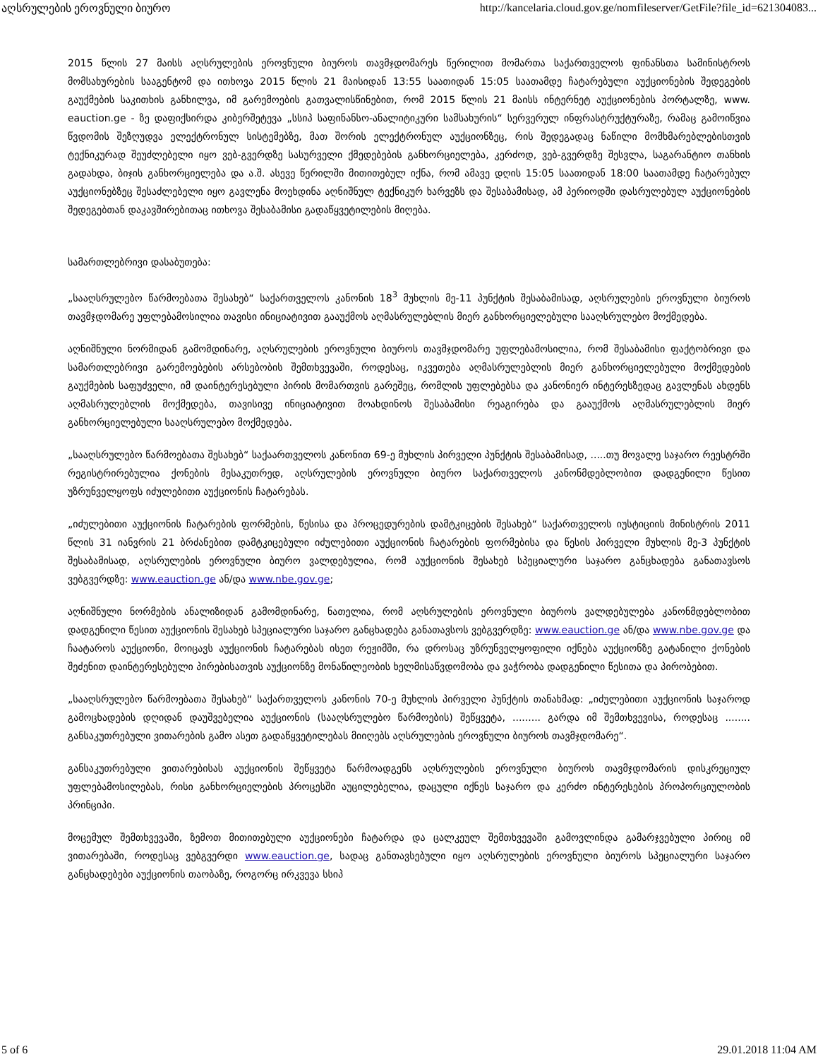აღსრულების ეროვნული ბიურო http://kancelaria.cloud.gov.ge/nomfileserver/GetFile?file_id=621304083...
2015 წლის 27 მაისს აღსრულების ეროვნული ბიუროს თავმჯდომარეს წერილით მომართა საქართველოს ფინანსთა სამინისტროს მომსახურების სააგენტომ და ითხოვა 2015 წლის 21 მაისიდან 13:55 საათიდან 15:05 საათამდე ჩატარებული აუქციონების შედეგების გაუქმების საკითხის განხილვა, იმ გარემოების გათვალისწინებით, რომ 2015 წლის 21 მაისს ინტერნეტ აუქციონების პორტალზე, www. eauction.ge - ზე დაფიქსირდა კიბერშეტევა „სსიპ საფინანსო-ანალიტიკური სამსახურის“ სერვერულ ინფრასტრუქტურაზე, რამაც გამოიწვია წვდომის შეზღუდვა ელექტრონულ სისტემებზე, მათ შორის ელექტრონულ აუქციონზეც, რის შედეგადაც ნაწილი მომხმარებლებისთვის ტექნიკურად შეუძლებელი იყო ვებ-გვერდზე სასურველი ქმედებების განხორციელება, კერძოდ, ვებ-გვერდზე შესვლა, საგარანტიო თანხის გადახდა, ბიჯის განხორციელება და ა.შ. ასევე წერილში მითითებულ იქნა, რომ ამავე დღის 15:05 საათიდან 18:00 საათამდე ჩატარებულ აუქციონებზეც შესაძლებელი იყო გავლენა მოეხდინა აღნიშნულ ტექნიკურ ხარვეზს და შესაბამისად, ამ პერიოდში დასრულებულ აუქციონების შედეგებთან დაკავშირებითაც ითხოვა შესაბამისი გადაწყვეტილების მიღება.
სამართლებრივი დასაბუთება:
„სააღსრულებო წარმოებათა შესახებ“ საქართველოს კანონის 18<sup>3</sup> მუხლის მე-11 პუნქტის შესაბამისად, აღსრულების ეროვნული ბიუროს თავმჯდომარე უფლებამოსილია თავისი ინიციატივით გააუქმოს აღმასრულებლის მიერ განხორციელებული სააღსრულებო მოქმედება.
აღნიშნული ნორმიდან გამომდინარე, აღსრულების ეროვნული ბიუროს თავმჯდომარე უფლებამოსილია, რომ შესაბამისი ფაქტობრივი და სამართლებრივი გარემოებების არსებობის შემთხვევაში, როდესაც, იკვეთება აღმასრულებლის მიერ განხორციელებული მოქმედების გაუქმების საფუძველი, იმ დაინტერესებული პირის მომართვის გარეშეც, რომლის უფლებებსა და კანონიერ ინტერესზედაც გავლენას ახდენს აღმასრულებლის მოქმედება, თავისივე ინიციატივით მოახდინოს შესაბამისი რეაგირება და გააუქმოს აღმასრულებლის მიერ განხორციელებული სააღსრულებო მოქმედება.
„სააღსრულებო წარმოებათა შესახებ“ საქაართველოს კანონით 69-ე მუხლის პირველი პუნქტის შესაბამისად, .....თუ მოვალე საჯარო რეესტრში რეგისტრირებულია ქონების მესაკუთრედ, აღსრულების ეროვნული ბიურო საქართველოს კანონმდებლობით დადგენილი წესით უზრუნველყოფს იძულებითი აუქციონის ჩატარებას.
„იძულებითი აუქციონის ჩატარების ფორმების, წესისა და პროცედურების დამტკიცების შესახებ“ საქართველოს იუსტიციის მინისტრის 2011 წლის 31 იანვრის 21 ბრძანებით დამტკიცებული იძულებითი აუქციონის ჩატარების ფორმებისა და წესის პირველი მუხლის მე-3 პუნქტის შესაბამისად, აღსრულების ეროვნული ბიურო ვალდებულია, რომ აუქციონის შესახებ სპეციალური საჯარო განცხადება განათავსოს ვებგვერდზე: www.eauction.ge ან/და www.nbe.gov.ge;
აღნიშნული ნორმების ანალიზიდან გამომდინარე, ნათელია, რომ აღსრულების ეროვნული ბიუროს ვალდებულება კანონმდებლობით დადგენილი წესით აუქციონის შესახებ სპეციალური საჯარო განცხადება განათავსოს ვებგვერდზე: www.eauction.ge ან/და www.nbe.gov.ge და ჩაატაროს აუქციონი, მოიცავს აუქციონის ჩატარებას ისეთ რეჟიმში, რა დროსაც უზრუნველყოფილი იქნება აუქციონზე გატანილი ქონების შეძენით დაინტერესებული პირებისათვის აუქციონზე მონაწილეობის ხელმისაწვდომობა და ვაჭრობა დადგენილი წესითა და პირობებით.
„სააღსრულებო წარმოებათა შესახებ“ საქართველოს კანონის 70-ე მუხლის პირველი პუნქტის თანახმად: „იძულებითი აუქციონის საჯაროდ გამოცხადების დღიდან დაუშვებელია აუქციონის (სააღსრულებო წარმოების) შეწყვეტა, ......... გარდა იმ შემთხვევისა, როდესაც ........ განსაკუთრებული ვითარების გამო ასეთ გადაწყვეტილებას მიიღებს აღსრულების ეროვნული ბიუროს თავმჯდომარე“.
განსაკუთრებული ვითარებისას აუქციონის შეწყვეტა წარმოადგენს აღსრულების ეროვნული ბიუროს თავმჯდომარის დისკრეციულ უფლებამოსილებას, რისი განხორციელების პროცესში აუცილებელია, დაცული იქნეს საჯარო და კერძო ინტერესების პროპორციულობის პრინციპი.
მოცემულ შემთხვევაში, ზემოთ მითითებული აუქციონები ჩატარდა და ცალკეულ შემთხვევაში გამოვლინდა გამარჯვებული პირიც იმ ვითარებაში, როდესაც ვებგვერდი www.eauction.ge, სადაც განთავსებული იყო აღსრულების ეროვნული ბიუროს სპეციალური საჯარო განცხადებები აუქციონის თაობაზე, როგორც ირკვევა სსიპ
5 of 6 29.01.2018 11:04 AM